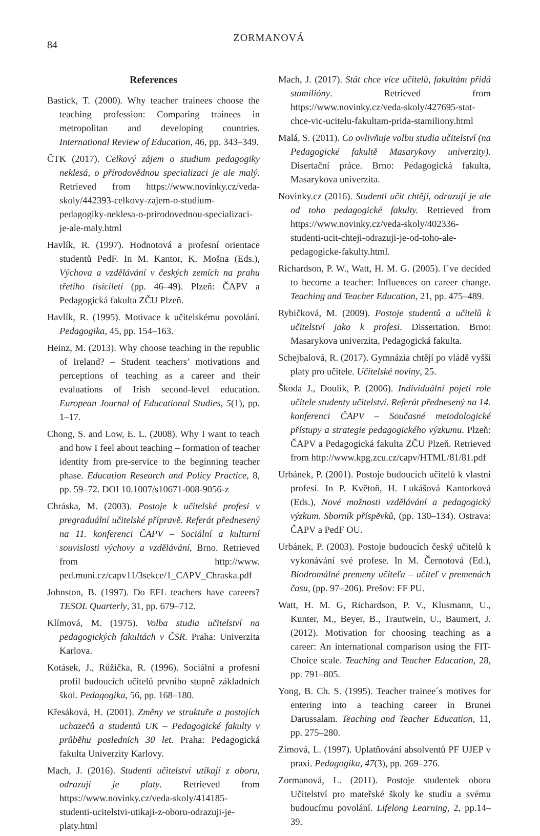84
ZORMANOVÁ
References
Bastick, T. (2000). Why teacher trainees choose the teaching profession: Comparing trainees in metropolitan and developing countries. International Review of Education, 46, pp. 343–349.
ČTK (2017). Celkový zájem o studium pedagogiky neklesá, o přírodovědnou specializaci je ale malý. Retrieved from https://www.novinky.cz/veda-skoly/442393-celkovy-zajem-o-studium-pedagogiky-neklesa-o-prirodovednou-specializaci-je-ale-maly.html
Havlík, R. (1997). Hodnotová a profesní orientace studentů PedF. In M. Kantor, K. Mošna (Eds.), Výchova a vzdělávání v českých zemích na prahu třetího tisíciletí (pp. 46–49). Plzeň: ČAPV a Pedagogická fakulta ZČU Plzeň.
Havlík, R. (1995). Motivace k učitelskému povolání. Pedagogika, 45, pp. 154–163.
Heinz, M. (2013). Why choose teaching in the republic of Ireland? – Student teachers’ motivations and perceptions of teaching as a career and their evaluations of Irish second-level education. European Journal of Educational Studies, 5(1), pp. 1–17.
Chong, S. and Low, E. L. (2008). Why I want to teach and how I feel about teaching – formation of teacher identity from pre-service to the beginning teacher phase. Education Research and Policy Practice, 8, pp. 59–72. DOI 10.1007/s10671-008-9056-z
Chráska, M. (2003). Postoje k učitelské profesi v pregraduální učitelské přípravě. Referát přednesený na 11. konferenci ČAPV – Sociální a kulturní souvislosti výchovy a vzdělávání, Brno. Retrieved from http://www. ped.muni.cz/capv11/3sekce/1_CAPV_Chraska.pdf
Johnston, B. (1997). Do EFL teachers have careers? TESOL Quarterly, 31, pp. 679–712.
Klímová, M. (1975). Volba studia učitelství na pedagogických fakultách v ČSR. Praha: Univerzita Karlova.
Kotásek, J., Růžička, R. (1996). Sociální a profesní profil budoucích učitelů prvního stupně základních škol. Pedagogika, 56, pp. 168–180.
Křesáková, H. (2001). Změny ve struktuře a postojích uchazečů a studentů UK – Pedagogické fakulty v průběhu posledních 30 let. Praha: Pedagogická fakulta Univerzity Karlovy.
Mach, J. (2016). Studenti učitelství utíkají z oboru, odrazují je platy. Retrieved from https://www.novinky.cz/veda-skoly/414185-studenti-ucitelstvi-utikaji-z-oboru-odrazuji-je-platy.html
Mach, J. (2017). Stát chce více učitelů, fakultám přidá stamilióny. Retrieved from https://www.novinky.cz/veda-skoly/427695-stat-chce-vic-ucitelu-fakultam-prida-stamiliony.html
Malá, S. (2011). Co ovlivňuje volbu studia učitelství (na Pedagogické fakultě Masarykovy univerzity). Disertační práce. Brno: Pedagogická fakulta, Masarykova univerzita.
Novinky.cz (2016). Studenti učit chtějí, odrazují je ale od toho pedagogické fakulty. Retrieved from https://www.novinky.cz/veda-skoly/402336-studenti-ucit-chteji-odrazuji-je-od-toho-ale-pedagogicke-fakulty.html.
Richardson, P. W., Watt, H. M. G. (2005). I´ve decided to become a teacher: Influences on career change. Teaching and Teacher Education, 21, pp. 475–489.
Rybičková, M. (2009). Postoje studentů a učitelů k učitelství jako k profesi. Dissertation. Brno: Masarykova univerzita, Pedagogická fakulta.
Schejbalová, R. (2017). Gymnázia chtějí po vládě vyšší platy pro učitele. Učitelské noviny, 25.
Škoda J., Doulík, P. (2006). Individuální pojetí role učitele studenty učitelství. Referát přednesený na 14. konferenci ČAPV – Současné metodologické přístupy a strategie pedagogického výzkumu. Plzeň: ČAPV a Pedagogická fakulta ZČU Plzeň. Retrieved from http://www.kpg.zcu.cz/capv/HTML/81/81.pdf
Urbánek, P. (2001). Postoje budoucích učitelů k vlastní profesi. In P. Květoň, H. Lukášová Kantorková (Eds.), Nové možnosti vzdělávání a pedagogický výzkum. Sborník příspěvků, (pp. 130–134). Ostrava: ČAPV a PedF OU.
Urbánek, P. (2003). Postoje budoucích český učitelů k vykonávání své profese. In M. Černotová (Ed.), Biodromálné premeny učiteľa – učiteľ v premenách času, (pp. 97–206). Prešov: FF PU.
Watt, H. M. G, Richardson, P. V., Klusmann, U., Kunter, M., Beyer, B., Trautwein, U., Baumert, J. (2012). Motivation for choosing teaching as a career: An international comparison using the FIT-Choice scale. Teaching and Teacher Education, 28, pp. 791–805.
Yong, B. Ch. S. (1995). Teacher trainee´s motives for entering into a teaching career in Brunei Darussalam. Teaching and Teacher Education, 11, pp. 275–280.
Zimová, L. (1997). Uplatňování absolventů PF UJEP v praxi. Pedagogika, 47(3), pp. 269–276.
Zormanová, L. (2011). Postoje studentek oboru Učitelství pro mateřské školy ke studiu a svému budoucímu povolání. Lifelong Learning, 2, pp.14–39.